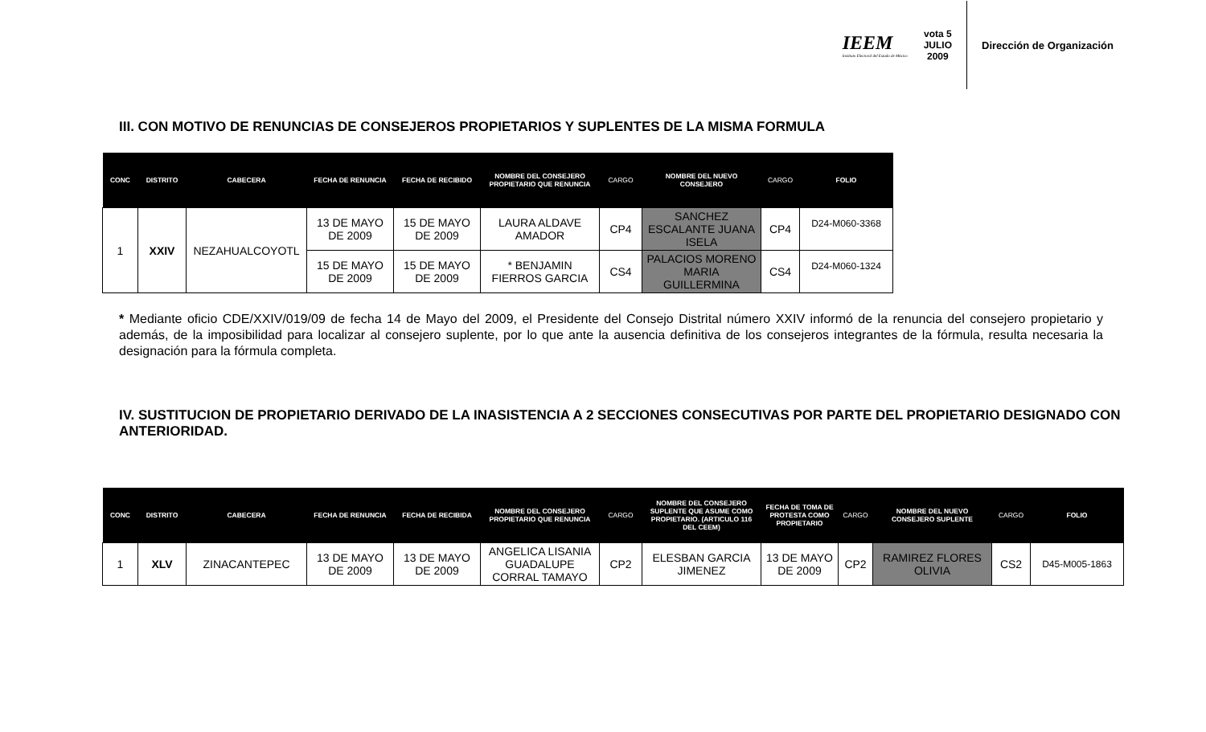IEEM
Instituto Electoral del Estado de México
vota 5
JULIO
2009
Dirección de Organización
III. CON MOTIVO DE RENUNCIAS DE CONSEJEROS PROPIETARIOS Y SUPLENTES DE LA MISMA FORMULA
| CONC | DISTRITO | CABECERA | FECHA DE RENUNCIA | FECHA DE RECIBIDO | NOMBRE DEL CONSEJERO PROPIETARIO QUE RENUNCIA | CARGO | NOMBRE DEL NUEVO CONSEJERO | CARGO | FOLIO |
| --- | --- | --- | --- | --- | --- | --- | --- | --- | --- |
| 1 | XXIV | NEZAHUALCOYOTL | 13 DE MAYO DE 2009 | 15 DE MAYO DE 2009 | LAURA ALDAVE AMADOR | CP4 | SANCHEZ ESCALANTE JUANA ISELA | CP4 | D24-M060-3368 |
| | | | 15 DE MAYO DE 2009 | 15 DE MAYO DE 2009 | * BENJAMIN FIERROS GARCIA | CS4 | PALACIOS MORENO MARIA GUILLERMINA | CS4 | D24-M060-1324 |
* Mediante oficio CDE/XXIV/019/09 de fecha 14 de Mayo del 2009, el Presidente del Consejo Distrital número XXIV informó de la renuncia del consejero propietario y además, de la imposibilidad para localizar al consejero suplente, por lo que ante la ausencia definitiva de los consejeros integrantes de la fórmula, resulta necesaria la designación para la fórmula completa.
IV. SUSTITUCION DE PROPIETARIO DERIVADO DE LA INASISTENCIA A 2 SECCIONES CONSECUTIVAS POR PARTE DEL PROPIETARIO DESIGNADO CON ANTERIORIDAD.
| CONC | DISTRITO | CABECERA | FECHA DE RENUNCIA | FECHA DE RECIBIDA | NOMBRE DEL CONSEJERO PROPIETARIO QUE RENUNCIA | CARGO | NOMBRE DEL CONSEJERO SUPLENTE QUE ASUME COMO PROPIETARIO. (ARTICULO 116 DEL CEEM) | FECHA DE TOMA DE PROTESTA COMO PROPIETARIO | CARGO | NOMBRE DEL NUEVO CONSEJERO SUPLENTE | CARGO | FOLIO |
| --- | --- | --- | --- | --- | --- | --- | --- | --- | --- | --- | --- | --- |
| 1 | XLV | ZINACANTEPEC | 13 DE MAYO DE 2009 | 13 DE MAYO DE 2009 | ANGELICA LISANIA GUADALUPE CORRAL TAMAYO | CP2 | ELESBAN GARCIA JIMENEZ | 13 DE MAYO DE 2009 | CP2 | RAMIREZ FLORES OLIVIA | CS2 | D45-M005-1863 |